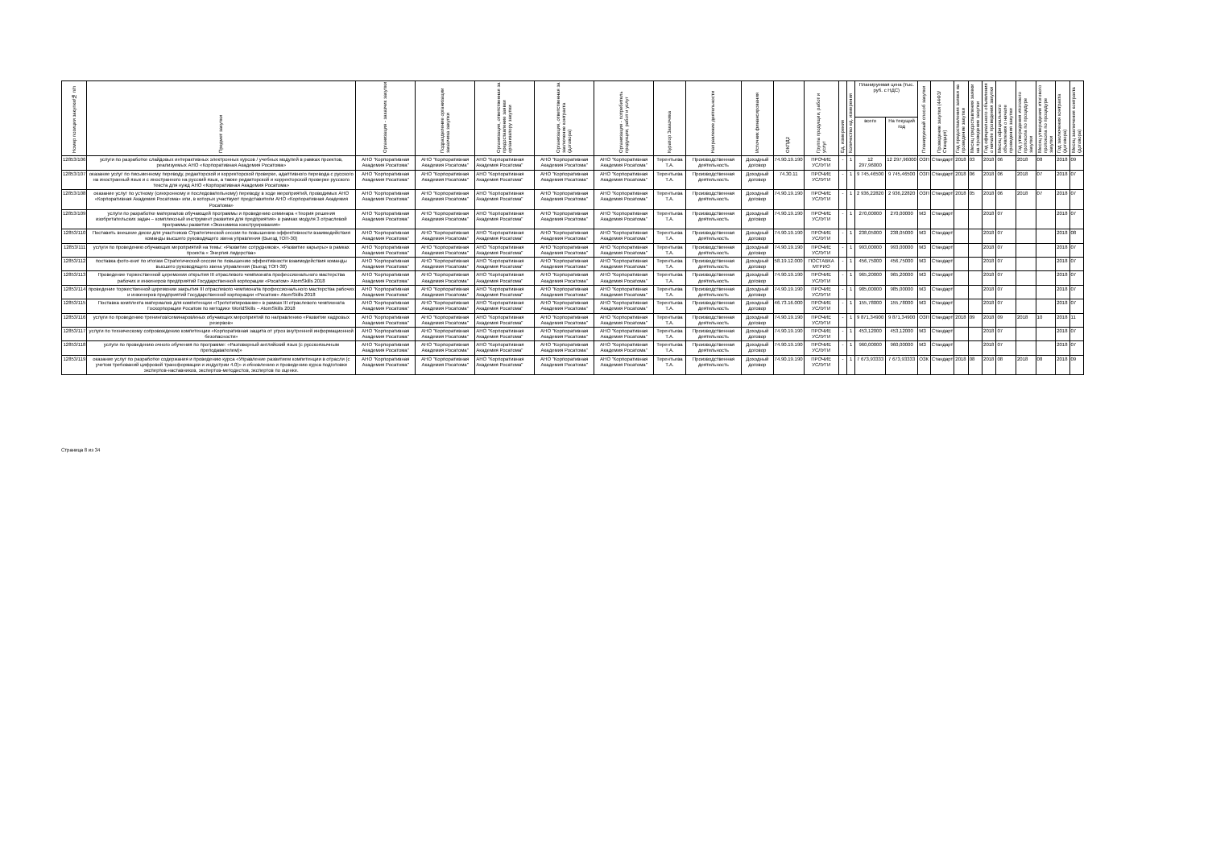| Номер позиции закупки/№ п/п | Предмет закупки | Организация - заказчик закупки | Подразделение организации заказчика закупки | Организация, ответственная за предоставление заявки организатору закупки | Организация, ответственная за заключение контракта (договора) | Организация - потребитель продукции, работ и услуг | Куратор Заказчика | Направление деятельности | Источник финансирования | ОКПД2 | Группа продукции, работ и услуг | Ед. измерения | Количество ед. измерения | Планируемая цена (тыс. руб. с НДС) | | Планируемый способ закупки | Проведение закупки (44ФЗ/Стандарт) | Год предоставления заявки на проведение закупки | Месяц предоставления заявки на проведение закупки | Год официального объявления о начале проведения закупки | Месяц официального объявления о начале проведения закупки | Год утверждения итогового протокола по процедуре закупки | Месяц утверждения итогового протокола по процедуре закупки | Год заключения контракта (договора) | Месяц заключения контракта (договора) |
| --- | --- | --- | --- | --- | --- | --- | --- | --- | --- | --- | --- | --- | --- | --- | --- | --- | --- | --- | --- | --- | --- | --- | --- | --- | --- |
| | | | | | | | | | | | | | | всего | На текущий год | | | | | | | | | | |
| 12853/106 | услуги по разработке слайдовых интерактивных электронных курсов / учебных модулей в рамках проектов, реализуемых АНО «Корпоративная Академия Росатома» | АНО "Корпоративная Академия Росатома" | АНО "Корпоративная Академия Росатома" | АНО "Корпоративная Академия Росатома" | АНО "Корпоративная Академия Росатома" | АНО "Корпоративная Академия Росатома" | Терентьева Т.А. | Производственная деятельность | Доходный договор | 74.90.19.190 | ПРОЧИЕ УСЛУГИ | - | 1 | 12 297,96000 | 12 297,96000 | ОЗП | Стандарт | 2018 | 03 | 2018 | 06 | 2018 | 08 | 2018 | 09 |
| 12853/107 | оказание услуг по письменному переводу, редакторской и корректорской проверке, адаптивного перевода с русского на иностранный язык и с иностранного на русский язык, а также редакторской и корректорской проверке русского текста для нужд АНО «Корпоративная Академия Росатома» | АНО "Корпоративная Академия Росатома" | АНО "Корпоративная Академия Росатома" | АНО "Корпоративная Академия Росатома" | АНО "Корпоративная Академия Росатома" | АНО "Корпоративная Академия Росатома" | Терентьева Т.А. | Производственная деятельность | Доходный договор | 74.30.11 | ПРОЧИЕ УСЛУГИ | - | 1 | 9 745,46500 | 9 745,46500 | ОЗП | Стандарт | 2018 | 06 | 2018 | 06 | 2018 | 07 | 2018 | 07 |
| 12853/108 | оказание услуг по устному (синхронному и последовательному) переводу в ходе мероприятий, проводимых АНО «Корпоративная Академия Росатома» или, в которых участвуют представители АНО «Корпоративная Академия Росатома» | АНО "Корпоративная Академия Росатома" | АНО "Корпоративная Академия Росатома" | АНО "Корпоративная Академия Росатома" | АНО "Корпоративная Академия Росатома" | АНО "Корпоративная Академия Росатома" | Терентьева Т.А. | Производственная деятельность | Доходный договор | 74.90.19.190 | ПРОЧИЕ УСЛУГИ | - | 1 | 2 936,22820 | 2 936,22820 | ОЗП | Стандарт | 2018 | 05 | 2018 | 06 | 2018 | 07 | 2018 | 07 |
| 12853/109 | услуги по разработке материалов обучающей программы и проведению семинара «Теория решения изобретательских задач – комплексный инструмент развития для предприятия» в рамках модуля 3 отраслевой программы развития «Экономика конструирования» | АНО "Корпоративная Академия Росатома" | АНО "Корпоративная Академия Росатома" | АНО "Корпоративная Академия Росатома" | АНО "Корпоративная Академия Росатома" | АНО "Корпоративная Академия Росатома" | Терентьева Т.А. | Производственная деятельность | Доходный договор | 74.90.19.190 | ПРОЧИЕ УСЛУГИ | - | 1 | 270,00000 | 270,00000 | МЗ | Стандарт | | | 2018 | 07 | | | 2018 | 07 |
| 12853/110 | Поставить внешние диски для участников Стратегической сессии по повышению эффективности взаимодействия команды высшего руководящего звена управления (Выезд ТОП-30) | АНО "Корпоративная Академия Росатома" | АНО "Корпоративная Академия Росатома" | АНО "Корпоративная Академия Росатома" | АНО "Корпоративная Академия Росатома" | АНО "Корпоративная Академия Росатома" | Терентьева Т.А. | Производственная деятельность | Доходный договор | 74.90.19.190 | ПРОЧИЕ УСЛУГИ | - | 1 | 238,05000 | 238,05000 | МЗ | Стандарт | | | 2018 | 07 | | | 2018 | 08 |
| 12853/111 | услуги по проведению обучающих мероприятий на темы: «Развитие сотрудников», «Развитие карьеры» в рамках проекта « Энергия лидерства» | АНО "Корпоративная Академия Росатома" | АНО "Корпоративная Академия Росатома" | АНО "Корпоративная Академия Росатома" | АНО "Корпоративная Академия Росатома" | АНО "Корпоративная Академия Росатома" | Терентьева Т.А. | Производственная деятельность | Доходный договор | 74.90.19.190 | ПРОЧИЕ УСЛУГИ | - | 1 | 993,00000 | 993,00000 | МЗ | Стандарт | | | 2018 | 07 | | | 2018 | 07 |
| 12853/112 | поставка фото-книг по итогам Стратегической сессии по повышению эффективности взаимодействия команды высшего руководящего звена управления (Выезд ТОП-30) | АНО "Корпоративная Академия Росатома" | АНО "Корпоративная Академия Росатома" | АНО "Корпоративная Академия Росатома" | АНО "Корпоративная Академия Росатома" | АНО "Корпоративная Академия Росатома" | Терентьева Т.А. | Производственная деятельность | Доходный договор | 58.19.12.000 | ПОСТАВКА МТРИО | - | 1 | 456,75000 | 456,75000 | МЗ | Стандарт | | | 2018 | 07 | | | 2018 | 07 |
| 12853/113 | Проведение торжественной церемонии открытия III отраслевого чемпионата профессионального мастерства рабочих и инженеров предприятий Государственной корпорации «Росатом» AtomSkills 2018 | АНО "Корпоративная Академия Росатома" | АНО "Корпоративная Академия Росатома" | АНО "Корпоративная Академия Росатома" | АНО "Корпоративная Академия Росатома" | АНО "Корпоративная Академия Росатома" | Терентьева Т.А. | Производственная деятельность | Доходный договор | 74.90.19.190 | ПРОЧИЕ УСЛУГИ | - | 1 | 965,20000 | 965,20000 | МЗ | Стандарт | | | 2018 | 07 | | | 2018 | 07 |
| 12853/114 | проведение торжественной церемонии закрытия III отраслевого чемпионата профессионального мастерства рабочих и инженеров предприятий Государственной корпорации «Росатом» AtomSkills 2018 | АНО "Корпоративная Академия Росатома" | АНО "Корпоративная Академия Росатома" | АНО "Корпоративная Академия Росатома" | АНО "Корпоративная Академия Росатома" | АНО "Корпоративная Академия Росатома" | Терентьева Т.А. | Производственная деятельность | Доходный договор | 74.90.19.190 | ПРОЧИЕ УСЛУГИ | - | 1 | 985,00000 | 985,00000 | МЗ | Стандарт | | | 2018 | 07 | | | 2018 | 07 |
| 12853/115 | Поставка комплекта материалов для компетенции «Прототипирование» в рамках III отраслевого чемпионата Госкорпорации Росатом по методике WorldSkills – AtomSkills 2018 | АНО "Корпоративная Академия Росатома" | АНО "Корпоративная Академия Росатома" | АНО "Корпоративная Академия Росатома" | АНО "Корпоративная Академия Росатома" | АНО "Корпоративная Академия Росатома" | Терентьева Т.А. | Производственная деятельность | Доходный договор | 46.73.16.000 | ПРОЧИЕ УСЛУГИ | - | 1 | 155,78000 | 155,78000 | МЗ | Стандарт | | | 2018 | 07 | | | 2018 | 07 |
| 12853/116 | услуги по проведению тренингов/семинаров/иных обучающих мероприятий по направлению «Развитие кадровых резервов» | АНО "Корпоративная Академия Росатома" | АНО "Корпоративная Академия Росатома" | АНО "Корпоративная Академия Росатома" | АНО "Корпоративная Академия Росатома" | АНО "Корпоративная Академия Росатома" | Терентьева Т.А. | Производственная деятельность | Доходный договор | 74.90.19.190 | ПРОЧИЕ УСЛУГИ | - | 1 | 9 871,34900 | 9 871,34900 | ОЗП | Стандарт | 2018 | 09 | 2018 | 09 | 2018 | 10 | 2018 | 11 |
| 12853/117 | услуги по техническому сопровождению компетенции «Корпоративная защита от угроз внутренней информационной безопасности» | АНО "Корпоративная Академия Росатома" | АНО "Корпоративная Академия Росатома" | АНО "Корпоративная Академия Росатома" | АНО "Корпоративная Академия Росатома" | АНО "Корпоративная Академия Росатома" | Терентьева Т.А. | Производственная деятельность | Доходный договор | 74.90.19.190 | ПРОЧИЕ УСЛУГИ | - | 1 | 453,12000 | 453,12000 | МЗ | Стандарт | | | 2018 | 07 | | | 2018 | 07 |
| 12853/118 | услуги по проведению очного обучения по программе: «Разговорный английский язык (с русскоязычным преподавателем)» | АНО "Корпоративная Академия Росатома" | АНО "Корпоративная Академия Росатома" | АНО "Корпоративная Академия Росатома" | АНО "Корпоративная Академия Росатома" | АНО "Корпоративная Академия Росатома" | Терентьева Т.А. | Производственная деятельность | Доходный договор | 74.90.19.190 | ПРОЧИЕ УСЛУГИ | - | 1 | 960,00000 | 960,00000 | МЗ | Стандарт | | | 2018 | 07 | | | 2018 | 07 |
| 12853/119 | оказание услуг по разработке содержания и проведению курса «Управление развитием компетенции в отрасли (с учетом требований цифровой трансформации и индустрии 4.0)» и обновлению и проведению курса подготовки экспертов-наставников, экспертов-методистов, экспертов по оценке. | АНО "Корпоративная Академия Росатома" | АНО "Корпоративная Академия Росатома" | АНО "Корпоративная Академия Росатома" | АНО "Корпоративная Академия Росатома" | АНО "Корпоративная Академия Росатома" | Терентьева Т.А. | Производственная деятельность | Доходный договор | 74.90.19.190 | ПРОЧИЕ УСЛУГИ | - | 1 | 7 673,93333 | 7 673,93333 | ОЗК | Стандарт | 2018 | 08 | 2018 | 08 | 2018 | 08 | 2018 | 09 |
Страница 8 из 34